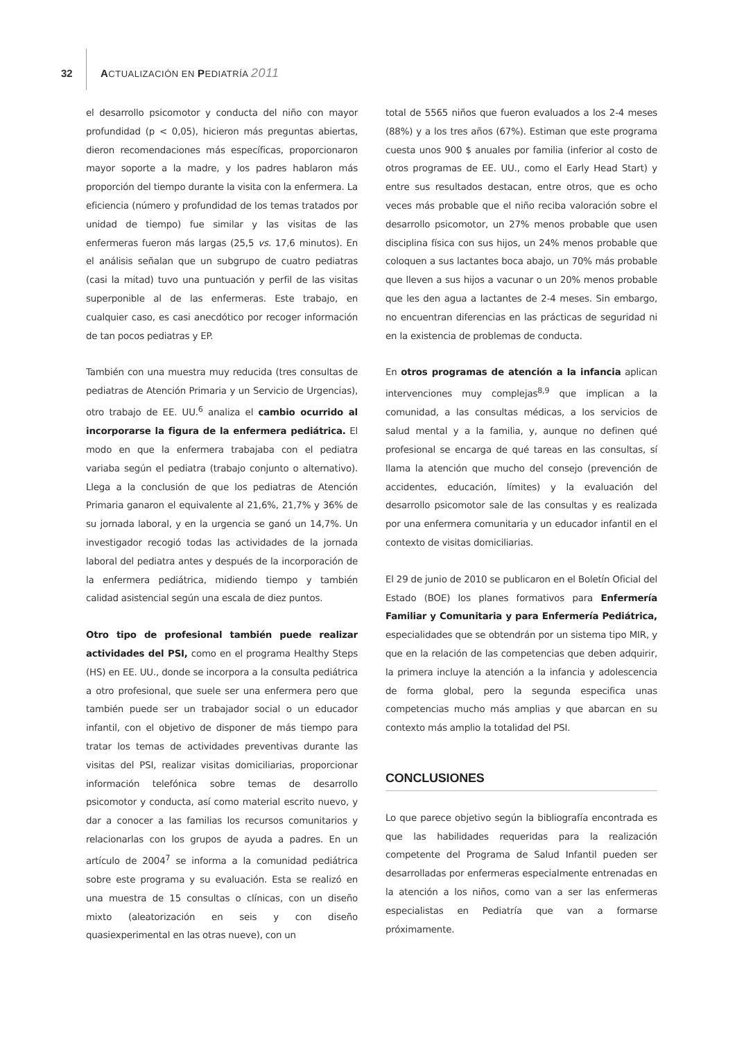32 ACTUALIZACIÓN EN PEDIATRÍA 2011
el desarrollo psicomotor y conducta del niño con mayor profundidad (p < 0,05), hicieron más preguntas abiertas, dieron recomendaciones más específicas, proporcionaron mayor soporte a la madre, y los padres hablaron más proporción del tiempo durante la visita con la enfermera. La eficiencia (número y profundidad de los temas tratados por unidad de tiempo) fue similar y las visitas de las enfermeras fueron más largas (25,5 vs. 17,6 minutos). En el análisis señalan que un subgrupo de cuatro pediatras (casi la mitad) tuvo una puntuación y perfil de las visitas superponible al de las enfermeras. Este trabajo, en cualquier caso, es casi anecdótico por recoger información de tan pocos pediatras y EP.
También con una muestra muy reducida (tres consultas de pediatras de Atención Primaria y un Servicio de Urgencias), otro trabajo de EE. UU.<sup>6</sup> analiza el cambio ocurrido al incorporarse la figura de la enfermera pediátrica. El modo en que la enfermera trabajaba con el pediatra variaba según el pediatra (trabajo conjunto o alternativo). Llega a la conclusión de que los pediatras de Atención Primaria ganaron el equivalente al 21,6%, 21,7% y 36% de su jornada laboral, y en la urgencia se ganó un 14,7%. Un investigador recogió todas las actividades de la jornada laboral del pediatra antes y después de la incorporación de la enfermera pediátrica, midiendo tiempo y también calidad asistencial según una escala de diez puntos.
Otro tipo de profesional también puede realizar actividades del PSI, como en el programa Healthy Steps (HS) en EE. UU., donde se incorpora a la consulta pediátrica a otro profesional, que suele ser una enfermera pero que también puede ser un trabajador social o un educador infantil, con el objetivo de disponer de más tiempo para tratar los temas de actividades preventivas durante las visitas del PSI, realizar visitas domiciliarias, proporcionar información telefónica sobre temas de desarrollo psicomotor y conducta, así como material escrito nuevo, y dar a conocer a las familias los recursos comunitarios y relacionarlas con los grupos de ayuda a padres. En un artículo de 2004<sup>7</sup> se informa a la comunidad pediátrica sobre este programa y su evaluación. Esta se realizó en una muestra de 15 consultas o clínicas, con un diseño mixto (aleatorización en seis y con diseño quasiexperimental en las otras nueve), con un
total de 5565 niños que fueron evaluados a los 2-4 meses (88%) y a los tres años (67%). Estiman que este programa cuesta unos 900 $ anuales por familia (inferior al costo de otros programas de EE. UU., como el Early Head Start) y entre sus resultados destacan, entre otros, que es ocho veces más probable que el niño reciba valoración sobre el desarrollo psicomotor, un 27% menos probable que usen disciplina física con sus hijos, un 24% menos probable que coloquen a sus lactantes boca abajo, un 70% más probable que lleven a sus hijos a vacunar o un 20% menos probable que les den agua a lactantes de 2-4 meses. Sin embargo, no encuentran diferencias en las prácticas de seguridad ni en la existencia de problemas de conducta.
En otros programas de atención a la infancia aplican intervenciones muy complejas<sup>8,9</sup> que implican a la comunidad, a las consultas médicas, a los servicios de salud mental y a la familia, y, aunque no definen qué profesional se encarga de qué tareas en las consultas, sí llama la atención que mucho del consejo (prevención de accidentes, educación, límites) y la evaluación del desarrollo psicomotor sale de las consultas y es realizada por una enfermera comunitaria y un educador infantil en el contexto de visitas domiciliarias.
El 29 de junio de 2010 se publicaron en el Boletín Oficial del Estado (BOE) los planes formativos para Enfermería Familiar y Comunitaria y para Enfermería Pediátrica, especialidades que se obtendrán por un sistema tipo MIR, y que en la relación de las competencias que deben adquirir, la primera incluye la atención a la infancia y adolescencia de forma global, pero la segunda especifica unas competencias mucho más amplias y que abarcan en su contexto más amplio la totalidad del PSI.
CONCLUSIONES
Lo que parece objetivo según la bibliografía encontrada es que las habilidades requeridas para la realización competente del Programa de Salud Infantil pueden ser desarrolladas por enfermeras especialmente entrenadas en la atención a los niños, como van a ser las enfermeras especialistas en Pediatría que van a formarse próximamente.